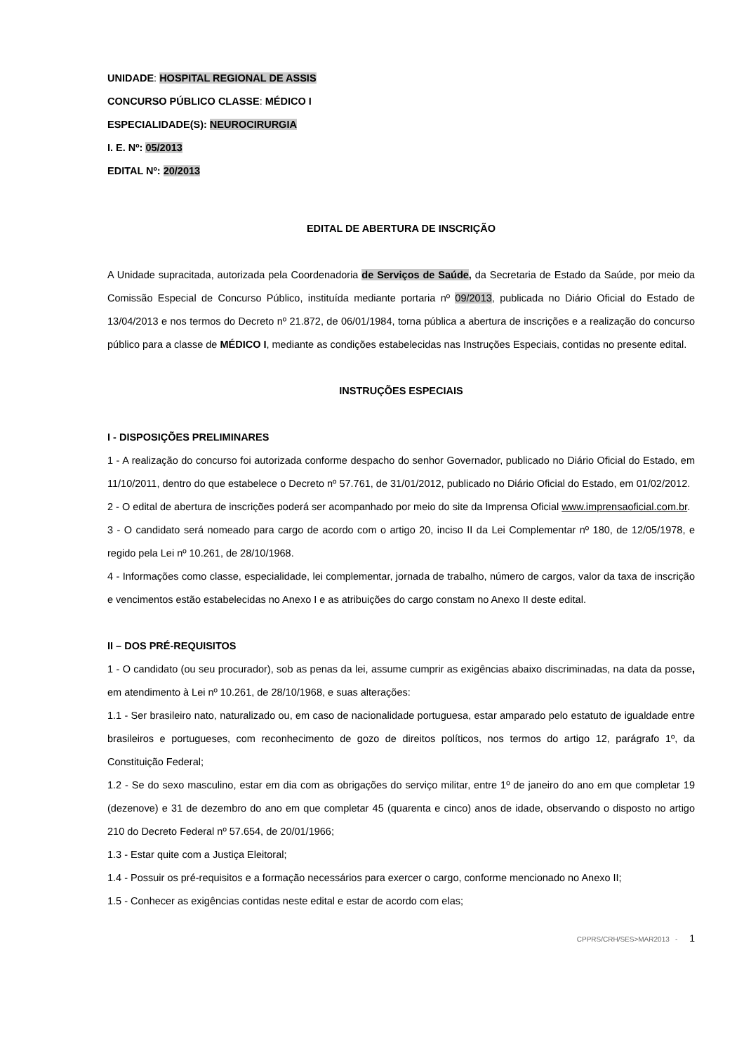UNIDADE: HOSPITAL REGIONAL DE ASSIS
CONCURSO PÚBLICO CLASSE: MÉDICO I
ESPECIALIDADE(S): NEUROCIRURGIA
I. E. Nº: 05/2013
EDITAL Nº: 20/2013
EDITAL DE ABERTURA DE INSCRIÇÃO
A Unidade supracitada, autorizada pela Coordenadoria de Serviços de Saúde, da Secretaria de Estado da Saúde, por meio da Comissão Especial de Concurso Público, instituída mediante portaria nº 09/2013, publicada no Diário Oficial do Estado de 13/04/2013 e nos termos do Decreto nº 21.872, de 06/01/1984, torna pública a abertura de inscrições e a realização do concurso público para a classe de MÉDICO I, mediante as condições estabelecidas nas Instruções Especiais, contidas no presente edital.
INSTRUÇÕES ESPECIAIS
I - DISPOSIÇÕES PRELIMINARES
1 - A realização do concurso foi autorizada conforme despacho do senhor Governador, publicado no Diário Oficial do Estado, em 11/10/2011, dentro do que estabelece o Decreto nº 57.761, de 31/01/2012, publicado no Diário Oficial do Estado, em 01/02/2012.
2 - O edital de abertura de inscrições poderá ser acompanhado por meio do site da Imprensa Oficial www.imprensaoficial.com.br.
3 - O candidato será nomeado para cargo de acordo com o artigo 20, inciso II da Lei Complementar nº 180, de 12/05/1978, e regido pela Lei nº 10.261, de 28/10/1968.
4 - Informações como classe, especialidade, lei complementar, jornada de trabalho, número de cargos, valor da taxa de inscrição e vencimentos estão estabelecidas no Anexo I e as atribuições do cargo constam no Anexo II deste edital.
II – DOS PRÉ-REQUISITOS
1 - O candidato (ou seu procurador), sob as penas da lei, assume cumprir as exigências abaixo discriminadas, na data da posse, em atendimento à Lei nº 10.261, de 28/10/1968, e suas alterações:
1.1 - Ser brasileiro nato, naturalizado ou, em caso de nacionalidade portuguesa, estar amparado pelo estatuto de igualdade entre brasileiros e portugueses, com reconhecimento de gozo de direitos políticos, nos termos do artigo 12, parágrafo 1º, da Constituição Federal;
1.2 - Se do sexo masculino, estar em dia com as obrigações do serviço militar, entre 1º de janeiro do ano em que completar 19 (dezenove) e 31 de dezembro do ano em que completar 45 (quarenta e cinco) anos de idade, observando o disposto no artigo 210 do Decreto Federal nº 57.654, de 20/01/1966;
1.3 - Estar quite com a Justiça Eleitoral;
1.4 - Possuir os pré-requisitos e a formação necessários para exercer o cargo, conforme mencionado no Anexo II;
1.5 - Conhecer as exigências contidas neste edital e estar de acordo com elas;
CPPRS/CRH/SES>MAR2013 - 1